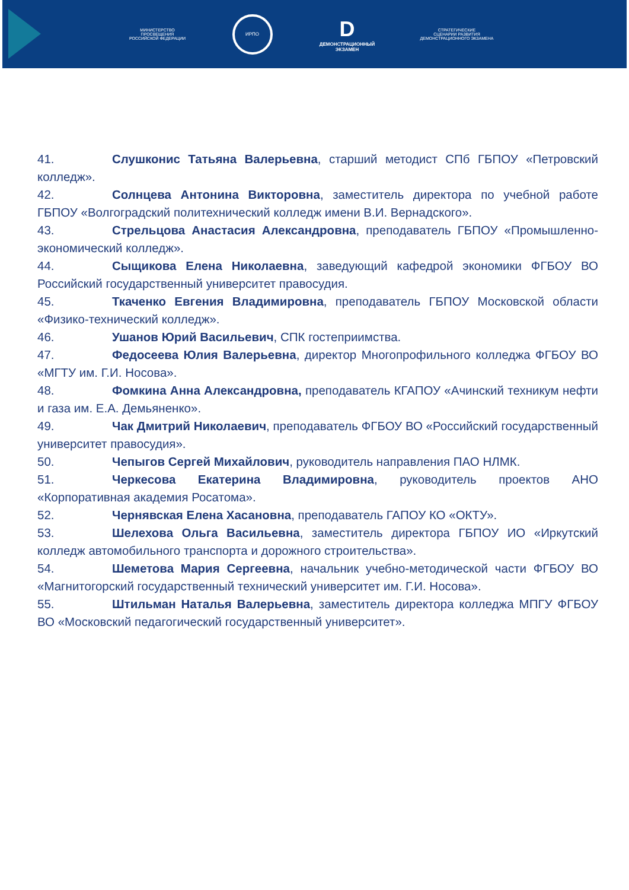МИНИСТЕРСТВО ПРОСВЕЩЕНИЯ
РОССИЙСКОЙ ФЕДЕРАЦИИ
ИРПО
D
ДЕМОНСТРАЦИОННЫЙ
ЭКЗАМЕН
СТРАТЕГИЧЕСКИЕ
СЦЕНАРИИ РАЗВИТИЯ
ДЕМОНСТРАЦИОННОГО ЭКЗАМЕНА
41. Слушконис Татьяна Валерьевна, старший методист СПб ГБПОУ «Петровский колледж».
42. Солнцева Антонина Викторовна, заместитель директора по учебной работе ГБПОУ «Волгоградский политехнический колледж имени В.И. Вернадского».
43. Стрельцова Анастасия Александровна, преподаватель ГБПОУ «Промышленно-экономический колледж».
44. Сыщикова Елена Николаевна, заведующий кафедрой экономики ФГБОУ ВО Российский государственный университет правосудия.
45. Ткаченко Евгения Владимировна, преподаватель ГБПОУ Московской области «Физико-технический колледж».
46. Ушанов Юрий Васильевич, СПК гостеприимства.
47. Федосеева Юлия Валерьевна, директор Многопрофильного колледжа ФГБОУ ВО «МГТУ им. Г.И. Носова».
48. Фомкина Анна Александровна, преподаватель КГАПОУ «Ачинский техникум нефти и газа им. Е.А. Демьяненко».
49. Чак Дмитрий Николаевич, преподаватель ФГБОУ ВО «Российский государственный университет правосудия».
50. Чепыгов Сергей Михайлович, руководитель направления ПАО НЛМК.
51. Черкесова Екатерина Владимировна, руководитель проектов АНО «Корпоративная академия Росатома».
52. Чернявская Елена Хасановна, преподаватель ГАПОУ КО «ОКТУ».
53. Шелехова Ольга Васильевна, заместитель директора ГБПОУ ИО «Иркутский колледж автомобильного транспорта и дорожного строительства».
54. Шеметова Мария Сергеевна, начальник учебно-методической части ФГБОУ ВО «Магнитогорский государственный технический университет им. Г.И. Носова».
55. Штильман Наталья Валерьевна, заместитель директора колледжа МПГУ ФГБОУ ВО «Московский педагогический государственный университет».